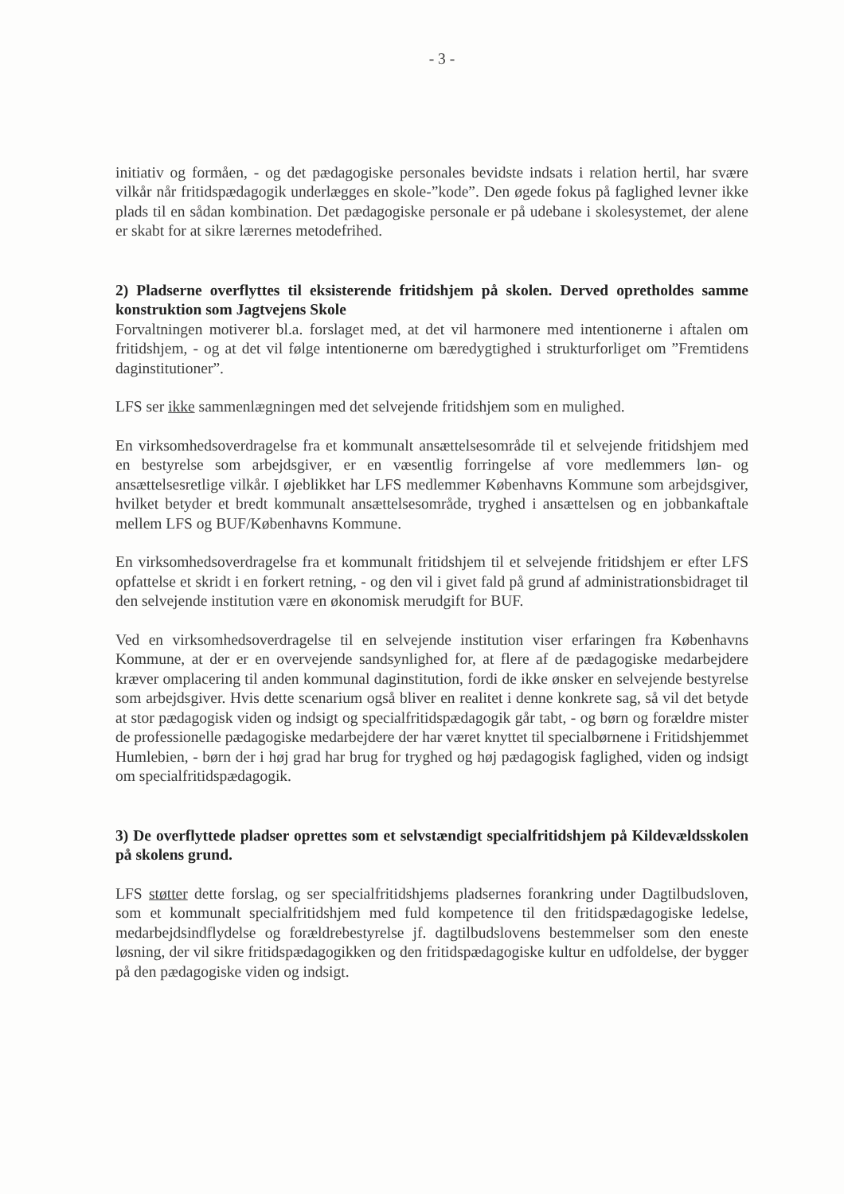- 3 -
initiativ og formåen, - og det pædagogiske personales bevidste indsats i relation hertil, har svære vilkår når fritidspædagogik underlægges en skole-”kode”. Den øgede fokus på faglighed levner ikke plads til en sådan kombination. Det pædagogiske personale er på udebane i skolesystemet, der alene er skabt for at sikre lærernes metodefrihed.
2) Pladserne overflyttes til eksisterende fritidshjem på skolen. Derved opretholdes samme konstruktion som Jagtvejens Skole
Forvaltningen motiverer bl.a. forslaget med, at det vil harmonere med intentionerne i aftalen om fritidshjem, - og at det vil følge intentionerne om bæredygtighed i strukturforliget om ”Fremtidens daginstitutioner”.
LFS ser ikke sammenlægningen med det selvejende fritidshjem som en mulighed.
En virksomhedsoverdragelse fra et kommunalt ansættelsesområde til et selvejende fritidshjem med en bestyrelse som arbejdsgiver, er en væsentlig forringelse af vore medlemmers løn- og ansættelsesretlige vilkår. I øjeblikket har LFS medlemmer Københavns Kommune som arbejdsgiver, hvilket betyder et bredt kommunalt ansættelsesområde, tryghed i ansættelsen og en jobbankaftale mellem LFS og BUF/Københavns Kommune.
En virksomhedsoverdragelse fra et kommunalt fritidshjem til et selvejende fritidshjem er efter LFS opfattelse et skridt i en forkert retning, - og den vil i givet fald på grund af administrationsbidraget til den selvejende institution være en økonomisk merudgift for BUF.
Ved en virksomhedsoverdragelse til en selvejende institution viser erfaringen fra Københavns Kommune, at der er en overvejende sandsynlighed for, at flere af de pædagogiske medarbejdere kræver omplacering til anden kommunal daginstitution, fordi de ikke ønsker en selvejende bestyrelse som arbejdsgiver. Hvis dette scenarium også bliver en realitet i denne konkrete sag, så vil det betyde at stor pædagogisk viden og indsigt og specialfritidspædagogik går tabt, - og børn og forældre mister de professionelle pædagogiske medarbejdere der har været knyttet til specialbørnene i Fritidshjemmet Humlebien, - børn der i høj grad har brug for tryghed og høj pædagogisk faglighed, viden og indsigt om specialfritidspædagogik.
3) De overflyttede pladser oprettes som et selvstændigt specialfritidshjem på Kildevældsskolen på skolens grund.
LFS støtter dette forslag, og ser specialfritidshjems pladsernes forankring under Dagtilbudsloven, som et kommunalt specialfritidshjem med fuld kompetence til den fritidspædagogiske ledelse, medarbejdsindflydelse og forældrebestyrelse jf. dagtilbudslovens bestemmelser som den eneste løsning, der vil sikre fritidspædagogikken og den fritidspædagogiske kultur en udfoldelse, der bygger på den pædagogiske viden og indsigt.